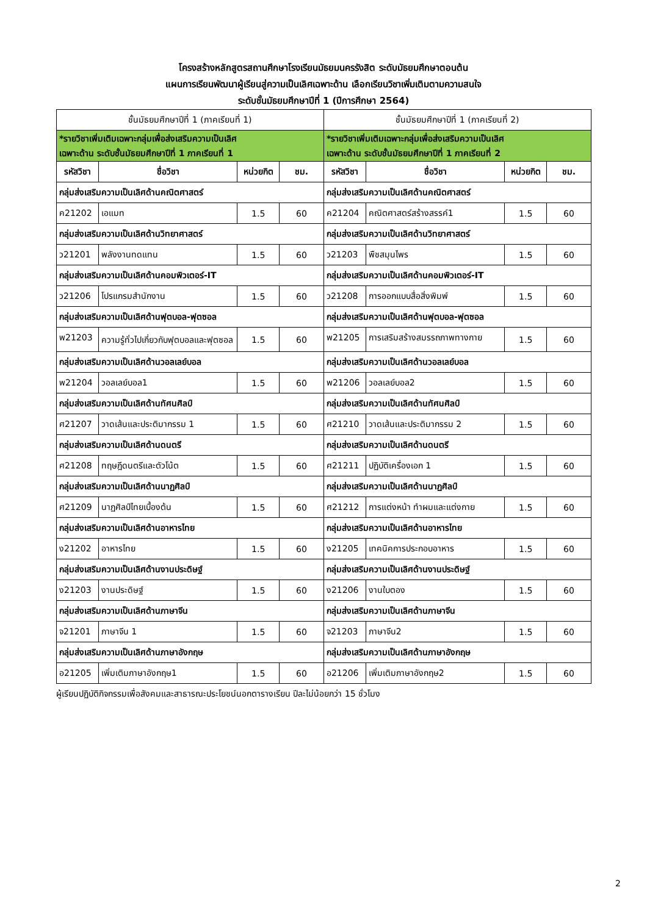โครงสร้างหลักสูตรสถานศึกษาโรงเรียนมัธยมนครรังสิต ระดับมัธยมศึกษาตอนต้น
แผนการเรียนพัฒนาผู้เรียนสู่ความเป็นเลิศเฉพาะด้าน เลือกเรียนวิชาเพิ่มเติมตามความสนใจ
ระดับชั้นมัธยมศึกษาปีที่ 1 (ปีการศึกษา 2564)
| ชั้นมัธยมศึกษาปีที่ 1 (ภาคเรียนที่ 1) | | | | ชั้นมัธยมศึกษาปีที่ 1 (ภาคเรียนที่ 2) | | | |
| --- | --- | --- | --- | --- | --- | --- | --- |
| *รายวิชาเพิ่มเติมเฉพาะกลุ่มเพื่อส่งเสริมความเป็นเลิศ เฉพาะด้าน ระดับชั้นมัธยมศึกษาปีที่ 1 ภาคเรียนที่ 1 | | | | *รายวิชาเพิ่มเติมเฉพาะกลุ่มเพื่อส่งเสริมความเป็นเลิศ เฉพาะด้าน ระดับชั้นมัธยมศึกษาปีที่ 1 ภาคเรียนที่ 2 | | | |
| รหัสวิชา | ชื่อวิชา | หน่วยกิต | ชม. | รหัสวิชา | ชื่อวิชา | หน่วยกิต | ชม. |
| กลุ่มส่งเสริมความเป็นเลิศด้านคณิตศาสตร์ | | | | กลุ่มส่งเสริมความเป็นเลิศด้านคณิตศาสตร์ | | | |
| ค21202 | เอแมท | 1.5 | 60 | ค21204 | คณิตศาสตร์สร้างสรรค์1 | 1.5 | 60 |
| กลุ่มส่งเสริมความเป็นเลิศด้านวิทยาศาสตร์ | | | | กลุ่มส่งเสริมความเป็นเลิศด้านวิทยาศาสตร์ | | | |
| ว21201 | พลังงานทดแทน | 1.5 | 60 | ว21203 | พืชสมุนไพร | 1.5 | 60 |
| กลุ่มส่งเสริมความเป็นเลิศด้านคอมพิวเตอร์-IT | | | | กลุ่มส่งเสริมความเป็นเลิศด้านคอมพิวเตอร์-IT | | | |
| ว21206 | โปรแกรมสำนักงาน | 1.5 | 60 | ว21208 | การออกแบบสื่อสิ่งพิมพ์ | 1.5 | 60 |
| กลุ่มส่งเสริมความเป็นเลิศด้านฟุตบอล-ฟุตซอล | | | | กลุ่มส่งเสริมความเป็นเลิศด้านฟุตบอล-ฟุตซอล | | | |
| พ21203 | ความรู้ทั่วไปเกี่ยวกับฟุตบอลและฟุตซอล | 1.5 | 60 | พ21205 | การเสริมสร้างสมรรถภาพทางกาย | 1.5 | 60 |
| กลุ่มส่งเสริมความเป็นเลิศด้านวอลเลย์บอล | | | | กลุ่มส่งเสริมความเป็นเลิศด้านวอลเลย์บอล | | | |
| พ21204 | วอลเลย์บอล1 | 1.5 | 60 | พ21206 | วอลเลย์บอล2 | 1.5 | 60 |
| กลุ่มส่งเสริมความเป็นเลิศด้านทัศนศิลป์ | | | | กลุ่มส่งเสริมความเป็นเลิศด้านทัศนศิลป์ | | | |
| ศ21207 | วาดเส้นและประติมากรรม 1 | 1.5 | 60 | ศ21210 | วาดเส้นและประติมากรรม 2 | 1.5 | 60 |
| กลุ่มส่งเสริมความเป็นเลิศด้านดนตรี | | | | กลุ่มส่งเสริมความเป็นเลิศด้านดนตรี | | | |
| ศ21208 | ทฤษฎีดนตรีและตัวโน้ต | 1.5 | 60 | ศ21211 | ปฏิบัติเครื่องเอก 1 | 1.5 | 60 |
| กลุ่มส่งเสริมความเป็นเลิศด้านนาฏศิลป์ | | | | กลุ่มส่งเสริมความเป็นเลิศด้านนาฏศิลป์ | | | |
| ศ21209 | นาฏศิลป์ไทยเบื้องต้น | 1.5 | 60 | ศ21212 | การแต่งหน้า ทำผมและแต่งกาย | 1.5 | 60 |
| กลุ่มส่งเสริมความเป็นเลิศด้านอาหารไทย | | | | กลุ่มส่งเสริมความเป็นเลิศด้านอาหารไทย | | | |
| ง21202 | อาหารไทย | 1.5 | 60 | ง21205 | เทคนิคการประกอบอาหาร | 1.5 | 60 |
| กลุ่มส่งเสริมความเป็นเลิศด้านงานประดิษฐ์ | | | | กลุ่มส่งเสริมความเป็นเลิศด้านงานประดิษฐ์ | | | |
| ง21203 | งานประดิษฐ์ | 1.5 | 60 | ง21206 | งานใบตอง | 1.5 | 60 |
| กลุ่มส่งเสริมความเป็นเลิศด้านภาษาจีน | | | | กลุ่มส่งเสริมความเป็นเลิศด้านภาษาจีน | | | |
| จ21201 | ภาษาจีน 1 | 1.5 | 60 | จ21203 | ภาษาจีน2 | 1.5 | 60 |
| กลุ่มส่งเสริมความเป็นเลิศด้านภาษาอังกฤษ | | | | กลุ่มส่งเสริมความเป็นเลิศด้านภาษาอังกฤษ | | | |
| อ21205 | เพิ่มเติมภาษาอังกฤษ1 | 1.5 | 60 | อ21206 | เพิ่มเติมภาษาอังกฤษ2 | 1.5 | 60 |
ผู้เรียนปฏิบัติกิจกรรมเพื่อสังคมและสาธารณะประโยชน์นอกตารางเรียน ปีละไม่น้อยกว่า 15 ชั่วโมง
2